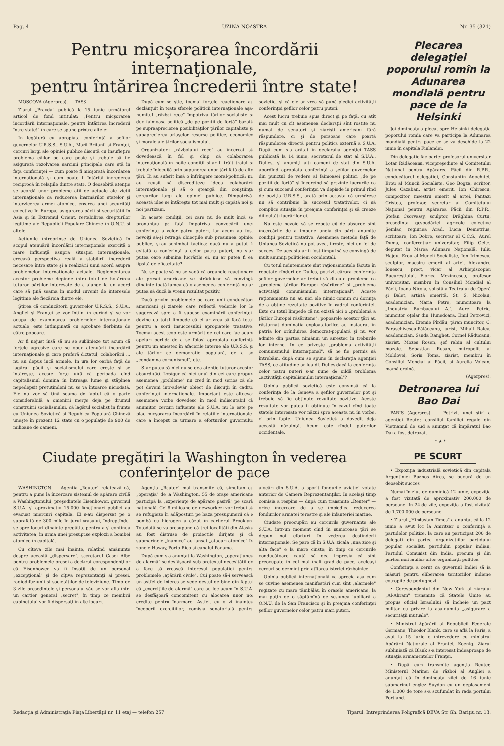Pag. 4 UZINA NOASTRA Nr. 35 (321)
Pentru micşorarea încordării internaţionale,
pentru întărirea încrederii între state!
MOSCOVA (Agerpres). — TASS
Ziarul „Pravda" publică la 15 iunie următorul articol de fond intitulat: „Pentru micşorarea încordării internaţionale, pentru întărirea încrederii între state!" în care se spune printre altele:
In legătură cu apropiata conferinţă a şefilor guvernelor U.R.S.S., S.U.A., Marii Britanii şi Franţei, cercuri largi ale opiniei publice discută cu însufleţire problema căilor pe care poate şi trebuie să fie asigurată rezolvarea sarcinii principale care stă în faţa conferinţei — cum poate fi micşorată încordarea internaţională şi cum poate fi întărită încrederea reciprocă în relaţiile dintre state. O deosebită atenţie se acordă unor probleme atît de actuale ale vieţii internaţionale ca reducerea înarmărilor statelor şi interzicerea armei atomice, crearea unei securităţi colective în Europa, asigurarea păcii şi securităţii în Asia şi în Extremul Orient, restabilirea drepturilor legitime ale Republicii Populare Chineze în O.N.U. şi altele.
Acţiunile întreprinse de Uniunea Sovietică în scopul atenuării încordării internaţionale exercită o mare influenţă asupra situaţiei internaţionale, creează perspectiva reală a stabilirii încrederii necesare între state şi a realizării unui acord asupra problemelor internaţionale actuale. Reglementarea acestor probleme depinde întru totul de hotărîrea tuturor părţilor interesate de a ajunge la un acord care să ţină seama în modul cuvenit de interesele legitime ale fiecăreia dintre ele.
Ştirea că conducătorii guvernelor U.R.S.S., S.U.A., Angliei şi Franţei se vor întîlni în curînd şi se vor ocupa de examinarea problemelor internaţionale actuale, este întîmpinată cu aprobare fierbinte de către popoare.
Ar fi nejust însă să nu se sublinieze tot acum că forţele agresive care se opun atenuării încordării internaţionale şi care preferă dictatul, colaborării ... nu au depus încă armele. In ura lor oarbă faţă de lagărul păcii şi socialismului care creşte şi se întăreşte, aceste forţe uită că perioada cînd capitalismul domina în întreaga lume şi stăpînea nepedepsit pretutindeni nu se va întoarce niciodată. Ele nu vor să ţină seama de faptul că o parte considerabilă a omenirii merge deja pe drumul construirii socialismului, că lagărul socialist în frunte cu Uniunea Sovietică şi Republica Populară Chineză uneşte în prezent 12 state cu o populaţie de 900 de milioane de oameni.
După cum se ştie, tocmai forţele reacţionare au dezlănţuit în toate sferele politicii internaţionale aşa-numitul „război rece" împotriva ţărilor socialiste şi duc faimoasa politică „de pe poziţii de forţă" bazată pe supraaprecierea posibilităţilor ţărilor capitaliste şi subaprecierea uriaşelor resurse politice, economice şi morale ale ţărilor socialismului.
Organizatorii „războiului rece" au încercat să dovedească în fel şi chip că colaborarea internaţională în noile condiţii şi-ar fi trăit traiul şi trebuie înlocuită prin supunerea unor ţări faţă de alte ţări. Ei au suferit însă o înfrîngere moral-politică: nu au reuşit să discrediteze ideea colaborării internaţionale şi să o şteargă din conştiinţa cercurilor largi ale opiniei publice. Dimpotrivă, această idee se întăreşte tot mai mult şi capătă noi şi noi partizani.
In aceste condiţii, cei care nu de mult încă se pronunţau pe faţă împotriva convocării unei conferinţe a celor patru puteri, iar acum au fost nevoiţi să-şi retragă obiecţiile sub presiunea opiniei publice, şi-au schimbat tactica: dacă nu a putut fi evitată o conferinţă a celor patru puteri, nu s-ar putea oare submina lucrările ei, nu ar putea fi ea lipsită de eficacitate?
Nu se poate să nu se vadă că organele reacţionare ale presei americane se străduiesc să convingă dinainte toată lumea că o asemenea conferinţă nu ar putea să ducă la vreun rezultat pozitiv.
Dacă privim problemele pe care unii conducători americani şi ziarele care reflectă vederile lor le sugerează spre a fi supuse examinării conferinţei, devine cu totul limpede că ei ar vrea să facă totul pentru a sorti insuccesului apropiatele tratative. Tocmai acest scop este urmărit de cei care fac acum apeluri perfide de a se folosi apropiata conferinţă pentru un amestec în afacerile interne ale U.R.S.S. şi ale ţărilor de democraţie populară, de a se „condamna comunismul", etc.
S-ar putea să nici nu se dea atenţie tuturor acestor absurdităţi. Desigur că nici unul din cei care propun asemenea „probleme" nu cred în mod serios că ele pot deveni într-adevăr obiect de discuţii în cadrul conferinţei internaţionale. Important este altceva; asemenea vorbe dovedesc în mod indiscutabil că anumitor cercuri influente ale S.U.A. nu le este pe plac micşorarea încordării în relaţiile internaţionale, care a început ca urmare a eforturilor guvernului sovietic, şi că ele ar vrea să pună piedici activităţii conferinţei şefilor celor patru puteri.
Acest lucru trebuie spus direct şi pe faţă, cu atît mai mult cu cît asemenea declaraţii sînt rostite nu numai de senatori şi ziarişti americani fără răspundere, ci şi de persoane care poartă răspunderea directă pentru politica externă a S.U.A. După cum s-a arătat în declaraţia agenţiei TASS publicată la 14 iunie, secretarul de stat al S.U.A., Dulles, şi anumiţi alţi oameni de stat din S.U.A. abordînd apropiata conferinţă a şefilor guvernelor din punctul de vedere al faimoasei politici „de pe poziţii de forţă" şi încercînd să prezinte lucrurile ca şi cum succesul conferinţei va depinde în primul rînd de poziţia U.R.S.S., arată prin aceasta că urmăresc nu să contribuie la succesul tratativelor, ci să complice situaţia în preajma conferinţei şi să creeze dificultăţi lucrărilor ei.
Nu este nevoie să se repete cît de absurde sînt încercările de a impune uneia din părţi anumite condiţii pentru tratative. Asemenea metode faţă de Uniunea Sovietică nu pot avea, fireşte, nici un fel de succes. De aceasta ar fi fost timpul să se convingă de mult anumiţi politicieni occidentali.
Cu totul neîntemeiate sînt raţionamentele făcute în repetate rînduri de Dulles, potrivit cărora conferinţa şefilor guvernelor ar trebui să discute probleme ca „problema ţărilor Europei răsăritene" şi „problema activităţii comunismului internaţional". Aceste raţionamente nu au nici ele nimic comun cu dorinţa de a obţine rezultate pozitive în cadrul conferinţei. Este cu totul limpede că nu există nici o „problemă a ţărilor Europei răsăritene": popoarele acestor ţări au răsturnat dominaţia exploatatorilor, au instaurat în patria lor orînduirea democrat-populară şi nu vor admite din partea nimănui un amestec în treburile lor interne. In ce priveşte „problema activităţii comunismului internaţional", să ne fie permis să întrebăm, după cum se spune în declaraţia agenţiei TASS, ce atitudine ar lua dl. Dulles dacă la conferinţa celor patru puteri s-ar pune de pildă problema „activităţii capitalismului internaţional"?
Opinia publică sovietică este convinsă că la conferinţa de la Geneva a şefilor guvernelor pot şi trebuie să fie obţinute rezultate pozitive. Aceste rezultate vor putea fi obţinute în cazul cînd toate statele interesate vor năzui spre aceasta nu în vorbe, ci prin fapte. Uniunea Sovietică a dovedit deja această năzuinţă. Acum este rîndul puterilor occidentale.
Ciudate pregătiri la Washington în vederea
conferinţelor de pace
WASHINGTON — Agenţia „Reuter" relatează că, pentru a pune la încercare sistemul de apărare civilă a Washingtonului, preşedintele Eisenhower, guvernul S.U.A. şi aproximativ 15.000 funcţionari publici au evacuat miercuri capitala. Ei s-au dispersat pe o suprafaţă de 300 mile în jurul oraşului, îndreptîndu-se spre locuri dinainte pregătite pentru a-şi continua activitatea, în urma unei presupuse explozii a bombei atomice în capitală.
Cu cîteva zile mai înainte, relatînd amănunte despre această „dispersare", secretarul Casei Albe pentru problemele presei a declarat corespondenţilor că Eisenhower va fi însoţit de un personal „excepţional" şi de cîţiva reprezentanţi ai presei, radiodifuziunii şi societăţilor de televiziune. Timp de 3 zile preşedintele şi personalul său se vor afla într-un cartier general „secret", în timp ce membrii cabinetului vor fi dispersaţi în alte locuri.
Agenţia „Reuter" mai transmite că, simultan cu „operaţia" de la Washington, 55 de oraşe americane participă la „experienţe de apărare pasivă" pe scară naţională. Cei 8 milioane de newyorkezi vor trebui să se refugieze în adăposturi pe baza presupunerii că o bombă cu hidrogen a căzut în cartierul Brooklyn. Totodată se va presupune că trei localităţi din Alaska au fost distruse de proiectile dirijate şi că submarinele „inamice" au lansat „atacuri atomice" în zonele Haway, Porto-Rico şi canalul Panama.
După cum s-a anunţat la Washington, „operaţiunea de alarmă" se desfăşoară sub pretextul necesităţii de a face să crească interesul populaţiei pentru problemele „apărării civile". Cui poate să-i servească un astfel de interes se vede destul de bine din faptul că „exerciţiile de alarmă" care au loc acum în S.U.A. se desfăşoară concomitent cu alocarea unor noi credite pentru înarmare. Astfel, cu o zi înaintea începerii exerciţiilor, comisia senatorială pentru alocări din S.U.A. a sporit fondurile aviaţiei votate anterior de Camera Reprezentanţilor. In acelaşi timp comisia a respins — după cum transmite „Reuter" — orice încercare de a se împiedica reducerea fondurilor armatei terestre şi ale infanteriei marine.
Ciudate preocupări au cercurile guvernante ale S.U.A. într-un moment cînd în numeroase ţări se depun noi eforturi în vederea destinderii internaţionale. Se pare că în S.U.A. zicala „una zice şi alta face" e la mare cinste; în timp ce cercurile conducătoare caută să dea impresia că sînt preocupate în cel mai înalt grad de pace, aceleaşi cercuri se dezmint prin aţîţarea isteriei războinice.
Opinia publică internaţională va aprecia aşa cum se cuvine asemenea manifestări cum sînt „alarmele" regizate cu mare tămbălău în oraşele americane, la mai puţin de o săptămînă de sesiunea jubiliară a O.N.U. de la San Francisco şi în preajma conferinţei şefilor guvernelor celor patru mari puteri.
Plecarea delegaţiei poporului romîn la Adunarea mondială pentru pace de la Helsinki
Joi dimineaţa a plecat spre Helsinki delegaţia poporului romîn care va participa la Adunarea mondială pentru pace ce se va deschide la 22 iunie în capitala Finlandei.
Din delegaţie fac parte: profesorul universitar Lotar Rădăceanu, vicepreşedinte al Comitetului Naţional pentru Apărarea Păcii din R.P.R., conducătorul delegaţiei, Constantin Adochiţei, Erou al Muncii Socialiste, Geo Bogza, scriitor, Jules Cazaban, artist emerit, Ion Chirescu, compozitor, maestru emerit al artei, Pantazi Cristea, profesor, secretar al Comitetului Naţional pentru Apărarea Păcii din R.P.R., Ştefan Csorvassy, sculptor, Drăghina Curtu, preşedinta gospodăriei agricole colective Şemlac, regiunea Arad, Lucia Demetrius, scriitoare, Ion Dobre, secretar al C.C.S., Aurel Duma, conferenţiar universitar, Filip Geltz, deputat în Marea Adunare Naţională, Iuliu Hajdu, Erou al Muncii Socialiste, Ion Irimescu, sculptor, maestru emerit al artei, Alexandru Ionescu, preot, vicar al Arhiepiscopiei Bucureştiului, Florica Mezincescu, profesor universitar, membru în Consiliul Mondial al Păcii, Ioana Nicola, solistă a Teatrului de Operă şi Balet, artistă emerită, St. S. Nicolau, academician, Maria Petre, muncitoare la „Industria Bumbacului A.", Aurel Petric, muncitor oţelar din Hunedoara, Emil Petrovici, academician, Eremie Pîrdău, ţăran muncitor, C. Paraschivescu-Bălăceanu, jurist, Mihail Ralea, academician, Sanda Ranghet, Cornel Răducanu, ziarist, Mozes Rosen, şef rabin al cultului mozaic, Sebastian Rusan, mitropolit al Moldovei, Sorin Toma, ziarist, membru în Consiliul Mondial al Păcii, şi Aurelia Voican, mamă eroină.
(Agerpres).
Detronarea lui Bao Dai
PARIS (Agerpres). — Potrivit unei ştiri a agenţiei Reuter, consiliul familiei regale din Vietnamul de sud a anunţat că împăratul Bao Dai a fost detronat.
* ★ *
PE SCURT
• Expoziţia industrială sovietică din capitala Argentiniei Buenos Aires, se bucură de un deosebit succes.
Numai în ziua de duminică 12 iunie, expoziţia a fost vizitată de aproximativ 200.000 de persoane. In 24 de zile, expoziţia a fost vizitată de 1.700.000 de persoane.
• Ziarul „Hindustan Times" a anunţat că la 12 iunie a avut loc la Amritsar o conferinţă a partidelor politice, la care au participat 200 de delegaţi din partea organizaţiilor partidului popular socialist, partidului popular indian, Partidul Comunist din India, precum şi din partea mai multor altor organizaţii politice.
Conferinţa a cerut ca guvernul Indiei să ia măsuri pentru eliberarea teritoriilor indiene cotropite de portughezi.
• Corespondentul din New York al ziarului „Al-Ahram" transmite că Statele Unite au propus oficial Israelului să încheie un pact militar cu privire la aşa-numita „asigurare a securităţii mutuale".
• Ministrul Apărării al Republicii Federale Germane, Theodor Blank, care se află la Paris, a avut la 15 iunie o întrevedere cu ministrul Apărării Naţionale al Franţei, Koenig. Ziarul subliniază că Blank s-a interesat îndeaproape de situaţia armamentelor Franţei.
• După cum transmite agenţia Reuter, Ministerul Marinei de război al Angliei a anunţat că în dimineaţa zilei de 16 iunie submarinul englez Suydon cu un deplasament de 1.000 de tone s-a scufundat în rada portului Portland.
Redacţia şi Administraţia Piaţa Libertăţii nr. 11 etaj — telefon 257 Tiparul: Intreprinderea Poligrafică DEVA Str Gh. Bariţiu nr. 13.